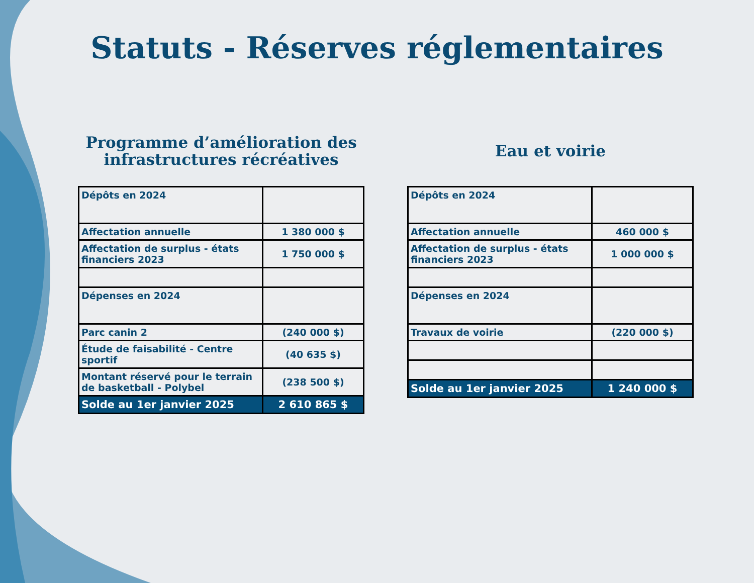Statuts - Réserves réglementaires
Programme d’amélioration des
infrastructures récréatives
| Dépôts en 2024 | |
| Affectation annuelle | 1 380 000 $ |
| Affectation de surplus - états financiers 2023 | 1 750 000 $ |
| Dépenses en 2024 | |
| Parc canin 2 | (240 000 $) |
| Étude de faisabilité - Centre sportif | (40 635 $) |
| Montant réservé pour le terrain de basketball - Polybel | (238 500 $) |
| Solde au 1er janvier 2025 | 2 610 865 $ |
Eau et voirie
| Dépôts en 2024 | |
| Affectation annuelle | 460 000 $ |
| Affectation de surplus - états financiers 2023 | 1 000 000 $ |
| Dépenses en 2024 | |
| Travaux de voirie | (220 000 $) |
| Solde au 1er janvier 2025 | 1 240 000 $ |